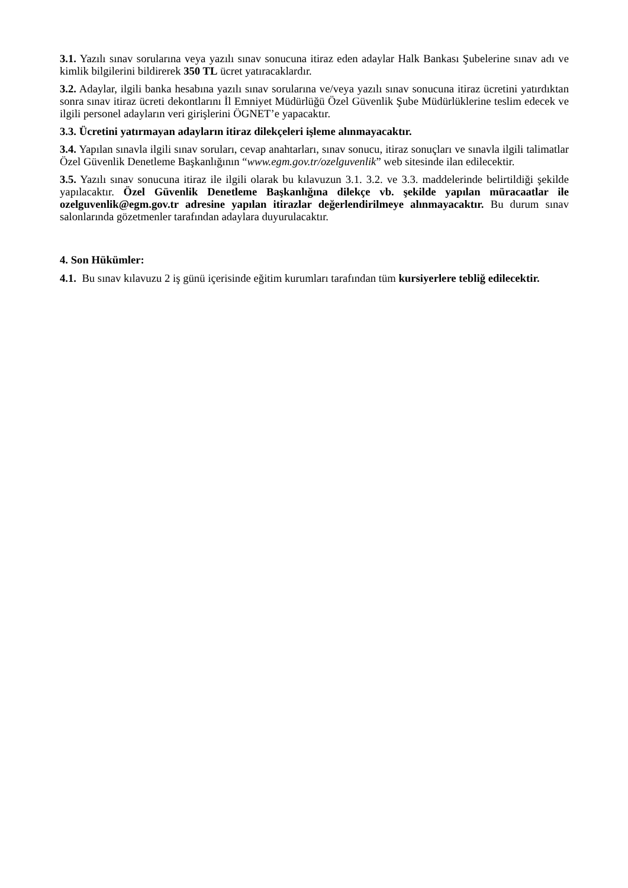3.1. Yazılı sınav sorularına veya yazılı sınav sonucuna itiraz eden adaylar Halk Bankası Şubelerine sınav adı ve kimlik bilgilerini bildirerek 350 TL ücret yatıracaklardır.
3.2. Adaylar, ilgili banka hesabına yazılı sınav sorularına ve/veya yazılı sınav sonucuna itiraz ücretini yatırdıktan sonra sınav itiraz ücreti dekontlarını İl Emniyet Müdürlüğü Özel Güvenlik Şube Müdürlüklerine teslim edecek ve ilgili personel adayların veri girişlerini ÖGNET’e yapacaktır.
3.3. Ücretini yatırmayan adayların itiraz dilekçeleri işleme alınmayacaktır.
3.4. Yapılan sınavla ilgili sınav soruları, cevap anahtarları, sınav sonucu, itiraz sonuçları ve sınavla ilgili talimatlar Özel Güvenlik Denetleme Başkanlığının “www.egm.gov.tr/ozelguvenlik” web sitesinde ilan edilecektir.
3.5. Yazılı sınav sonucuna itiraz ile ilgili olarak bu kılavuzun 3.1. 3.2. ve 3.3. maddelerinde belirtildiği şekilde yapılacaktır. Özel Güvenlik Denetleme Başkanlığına dilekçe vb. şekilde yapılan müracaatlar ile ozelguvenlik@egm.gov.tr adresine yapılan itirazlar değerlendirilmeye alınmayacaktır. Bu durum sınav salonlarında gözetmenler tarafından adaylara duyurulacaktır.
4. Son Hükümler:
4.1. Bu sınav kılavuzu 2 iş günü içerisinde eğitim kurumları tarafından tüm kursiyerlere tebliğ edilecektir.